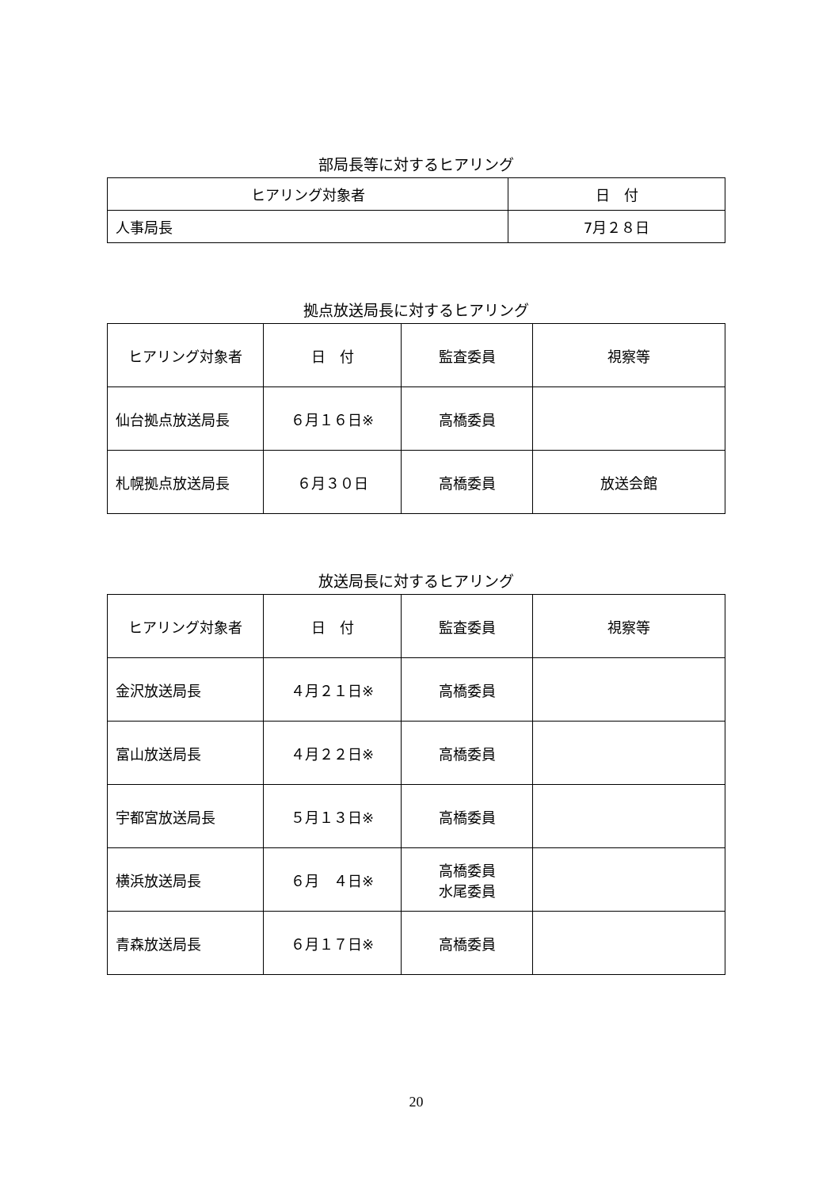部局長等に対するヒアリング
| ヒアリング対象者 | 日 付 |
| --- | --- |
| 人事局長 | 7月２８日 |
拠点放送局長に対するヒアリング
| ヒアリング対象者 | 日 付 | 監査委員 | 視察等 |
| --- | --- | --- | --- |
| 仙台拠点放送局長 | ６月１６日※ | 高橋委員 | |
| 札幌拠点放送局長 | ６月３０日 | 高橋委員 | 放送会館 |
放送局長に対するヒアリング
| ヒアリング対象者 | 日 付 | 監査委員 | 視察等 |
| --- | --- | --- | --- |
| 金沢放送局長 | ４月２１日※ | 高橋委員 | |
| 富山放送局長 | ４月２２日※ | 高橋委員 | |
| 宇都宮放送局長 | ５月１３日※ | 高橋委員 | |
| 横浜放送局長 | ６月 ４日※ | 高橋委員 水尾委員 | |
| 青森放送局長 | ６月１７日※ | 高橋委員 | |
20